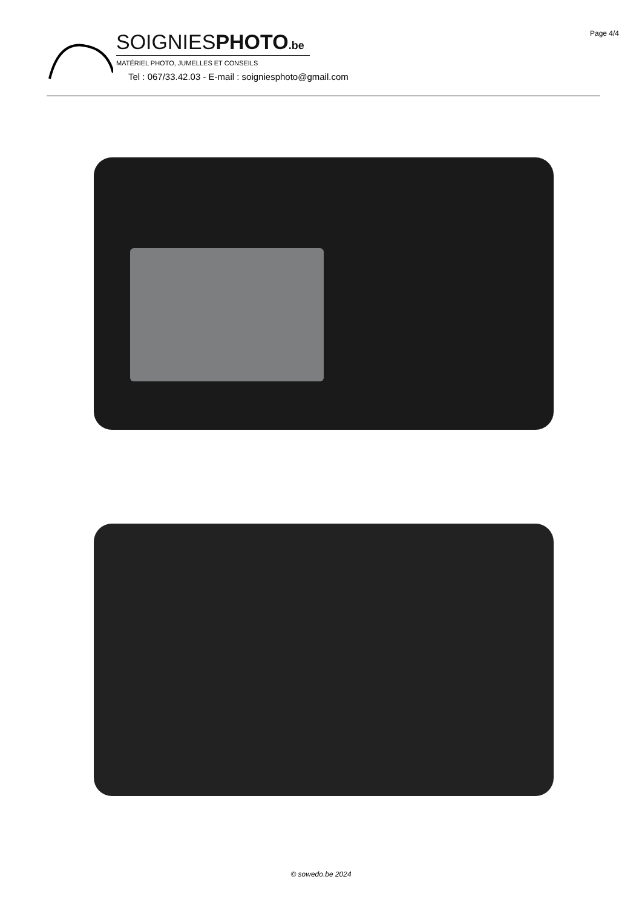Page 4/4
SOIGNIESPHOTO.be
MATÉRIEL PHOTO, JUMELLES ET CONSEILS
Tel : 067/33.42.03 - E-mail : soigniesphoto@gmail.com
© sowedo.be 2024